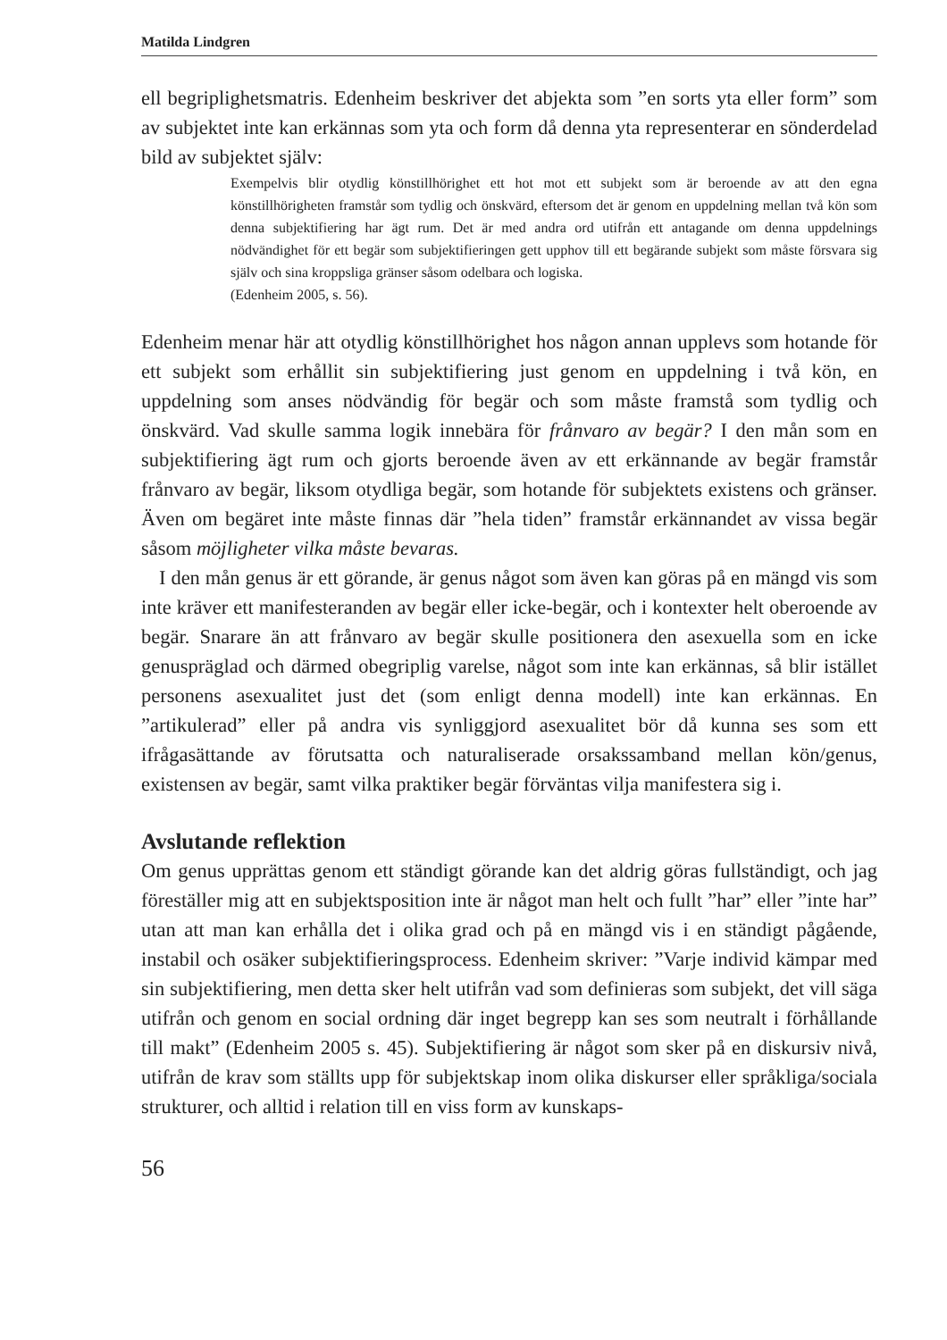Matilda Lindgren
ell begriplighetsmatris. Edenheim beskriver det abjekta som ”en sorts yta eller form” som av subjektet inte kan erkännas som yta och form då denna yta representerar en sönderdelad bild av subjektet själv:
Exempelvis blir otydlig könstillhörighet ett hot mot ett subjekt som är beroende av att den egna könstillhörigheten framstår som tydlig och önskvärd, eftersom det är genom en uppdelning mellan två kön som denna subjektifiering har ägt rum. Det är med andra ord utifrån ett antagande om denna uppdelnings nödvändighet för ett begär som subjektifieringen gett upphov till ett begärande subjekt som måste försvara sig själv och sina kroppsliga gränser såsom odelbara och logiska.
(Edenheim 2005, s. 56).
Edenheim menar här att otydlig könstillhörighet hos någon annan upplevs som hotande för ett subjekt som erhållit sin subjektifiering just genom en uppdelning i två kön, en uppdelning som anses nödvändig för begär och som måste framstå som tydlig och önskvärd. Vad skulle samma logik innebära för frånvaro av begär? I den mån som en subjektifiering ägt rum och gjorts beroende även av ett erkännande av begär framstår frånvaro av begär, liksom otydliga begär, som hotande för subjektets existens och gränser. Även om begäret inte måste finnas där ”hela tiden” framstår erkännandet av vissa begär såsom möjligheter vilka måste bevaras.
I den mån genus är ett görande, är genus något som även kan göras på en mängd vis som inte kräver ett manifesteranden av begär eller icke-begär, och i kontexter helt oberoende av begär. Snarare än att frånvaro av begär skulle positionera den asexuella som en icke genuspräglad och därmed obegriplig varelse, något som inte kan erkännas, så blir istället personens asexualitet just det (som enligt denna modell) inte kan erkännas. En ”artikulerad” eller på andra vis synliggjord asexualitet bör då kunna ses som ett ifrågasättande av förutsatta och naturaliserade orsakssamband mellan kön/genus, existensen av begär, samt vilka praktiker begär förväntas vilja manifestera sig i.
Avslutande reflektion
Om genus upprättas genom ett ständigt görande kan det aldrig göras fullständigt, och jag föreställer mig att en subjektsposition inte är något man helt och fullt ”har” eller ”inte har” utan att man kan erhålla det i olika grad och på en mängd vis i en ständigt pågående, instabil och osäker subjektifieringsprocess. Edenheim skriver: ”Varje individ kämpar med sin subjektifiering, men detta sker helt utifrån vad som definieras som subjekt, det vill säga utifrån och genom en social ordning där inget begrepp kan ses som neutralt i förhållande till makt” (Edenheim 2005 s. 45). Subjektifiering är något som sker på en diskursiv nivå, utifrån de krav som ställts upp för subjektskap inom olika diskurser eller språkliga/sociala strukturer, och alltid i relation till en viss form av kunskaps-
56